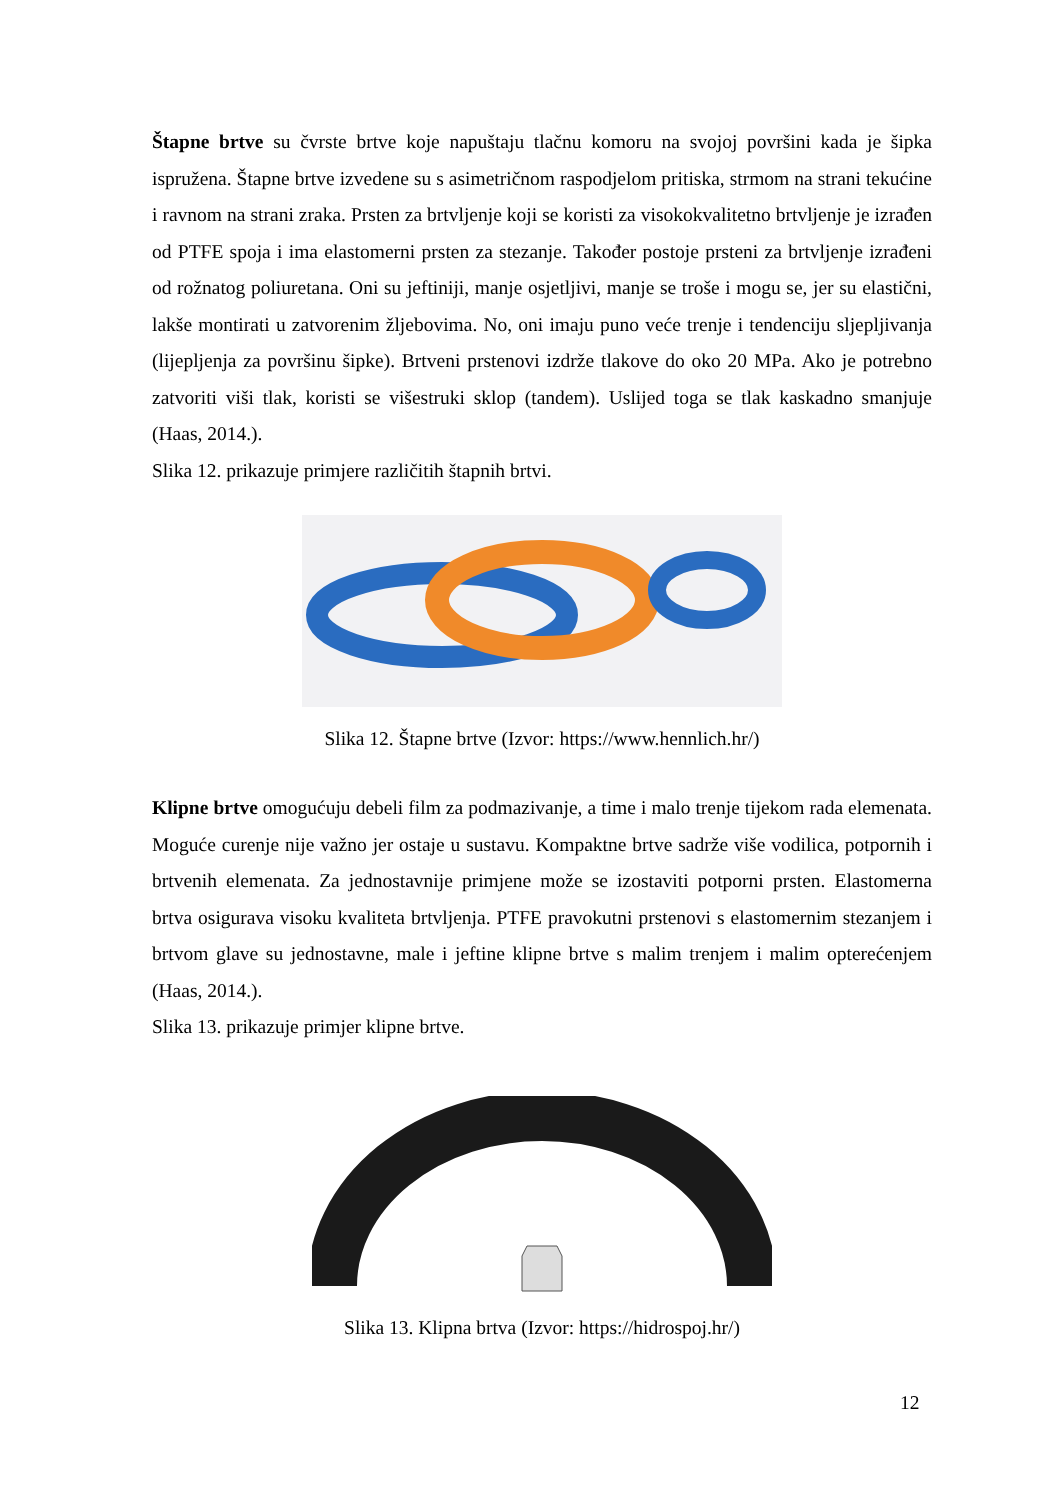Štapne brtve su čvrste brtve koje napuštaju tlačnu komoru na svojoj površini kada je šipka ispružena. Štapne brtve izvedene su s asimetričnom raspodjelom pritiska, strmom na strani tekućine i ravnom na strani zraka. Prsten za brtvljenje koji se koristi za visokokvalitetno brtvljenje je izrađen od PTFE spoja i ima elastomerni prsten za stezanje. Također postoje prsteni za brtvljenje izrađeni od rožnatog poliuretana. Oni su jeftiniji, manje osjetljivi, manje se troše i mogu se, jer su elastični, lakše montirati u zatvorenim žljebovima. No, oni imaju puno veće trenje i tendenciju sljepljivanja (lijepljenja za površinu šipke). Brtveni prstenovi izdrže tlakove do oko 20 MPa. Ako je potrebno zatvoriti viši tlak, koristi se višestruki sklop (tandem). Uslijed toga se tlak kaskadno smanjuje (Haas, 2014.).
Slika 12. prikazuje primjere različitih štapnih brtvi.
Slika 12. Štapne brtve (Izvor: https://www.hennlich.hr/)
Klipne brtve omogućuju debeli film za podmazivanje, a time i malo trenje tijekom rada elemenata. Moguće curenje nije važno jer ostaje u sustavu. Kompaktne brtve sadrže više vodilica, potpornih i brtvenih elemenata. Za jednostavnije primjene može se izostaviti potporni prsten. Elastomerna brtva osigurava visoku kvaliteta brtvljenja. PTFE pravokutni prstenovi s elastomernim stezanjem i brtvom glave su jednostavne, male i jeftine klipne brtve s malim trenjem i malim opterećenjem (Haas, 2014.).
Slika 13. prikazuje primjer klipne brtve.
Slika 13. Klipna brtva (Izvor: https://hidrospoj.hr/)
12